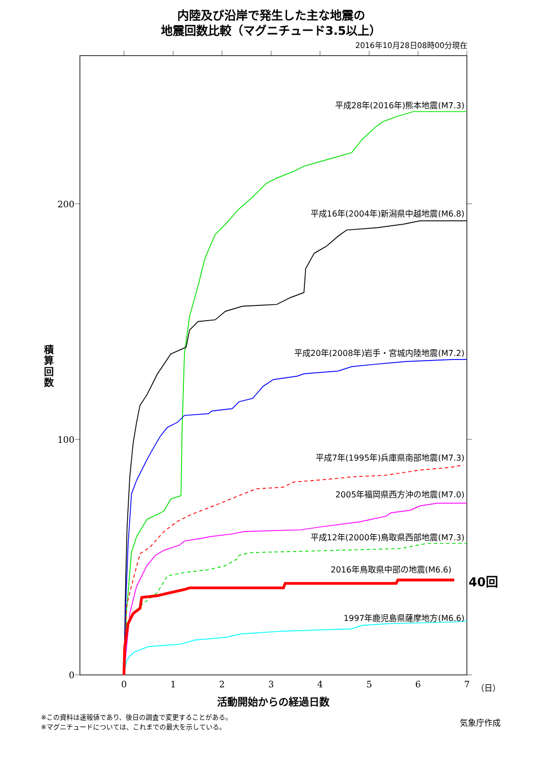内陸及び沿岸で発生した主な地震の
地震回数比較（マグニチュード3.5以上）
2016年10月28日08時00分現在
200
100
0
0
1
2
3
4
5
6
7
（日）
積
算
回
数
活動開始からの経過日数
平成28年(2016年)熊本地震(M7.3)
平成16年(2004年)新潟県中越地震(M6.8)
平成20年(2008年)岩手・宮城内陸地震(M7.2)
平成7年(1995年)兵庫県南部地震(M7.3)
2005年福岡県西方沖の地震(M7.0)
平成12年(2000年)鳥取県西部地震(M7.3)
2016年鳥取県中部の地震(M6.6)
1997年鹿児島県薩摩地方(M6.6)
40回
※この資料は速報値であり、後日の調査で変更することがある。
※マグニチュードについては、これまでの最大を示している。
気象庁作成